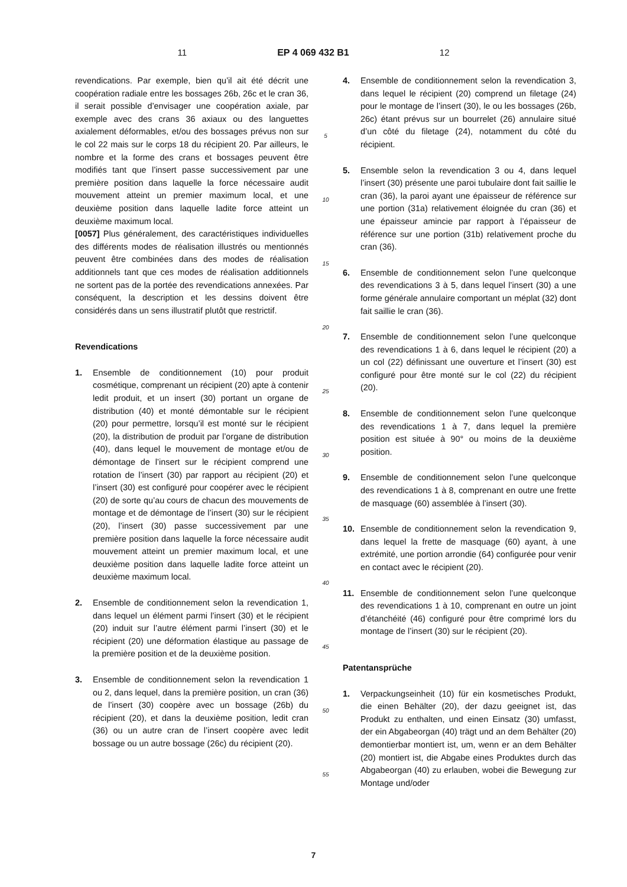11 EP 4 069 432 B1 12
revendications. Par exemple, bien qu’il ait été décrit une coopération radiale entre les bossages 26b, 26c et le cran 36, il serait possible d’envisager une coopération axiale, par exemple avec des crans 36 axiaux ou des languettes axialement déformables, et/ou des bossages prévus non sur le col 22 mais sur le corps 18 du récipient 20. Par ailleurs, le nombre et la forme des crans et bossages peuvent être modifiés tant que l’insert passe successivement par une première position dans laquelle la force nécessaire audit mouvement atteint un premier maximum local, et une deuxième position dans laquelle ladite force atteint un deuxième maximum local.
[0057] Plus généralement, des caractéristiques individuelles des différents modes de réalisation illustrés ou mentionnés peuvent être combinées dans des modes de réalisation additionnels tant que ces modes de réalisation additionnels ne sortent pas de la portée des revendications annexées. Par conséquent, la description et les dessins doivent être considérés dans un sens illustratif plutôt que restrictif.
Revendications
1. Ensemble de conditionnement (10) pour produit cosmétique, comprenant un récipient (20) apte à contenir ledit produit, et un insert (30) portant un organe de distribution (40) et monté démontable sur le récipient (20) pour permettre, lorsqu’il est monté sur le récipient (20), la distribution de produit par l’organe de distribution (40), dans lequel le mouvement de montage et/ou de démontage de l’insert sur le récipient comprend une rotation de l’insert (30) par rapport au récipient (20) et l’insert (30) est configuré pour coopérer avec le récipient (20) de sorte qu’au cours de chacun des mouvements de montage et de démontage de l’insert (30) sur le récipient (20), l’insert (30) passe successivement par une première position dans laquelle la force nécessaire audit mouvement atteint un premier maximum local, et une deuxième position dans laquelle ladite force atteint un deuxième maximum local.
2. Ensemble de conditionnement selon la revendication 1, dans lequel un élément parmi l’insert (30) et le récipient (20) induit sur l’autre élément parmi l’insert (30) et le récipient (20) une déformation élastique au passage de la première position et de la deuxième position.
3. Ensemble de conditionnement selon la revendication 1 ou 2, dans lequel, dans la première position, un cran (36) de l’insert (30) coopère avec un bossage (26b) du récipient (20), et dans la deuxième position, ledit cran (36) ou un autre cran de l’insert coopère avec ledit bossage ou un autre bossage (26c) du récipient (20).
5
10
15
20
25
30
35
40
45
50
55
4. Ensemble de conditionnement selon la revendication 3, dans lequel le récipient (20) comprend un filetage (24) pour le montage de l’insert (30), le ou les bossages (26b, 26c) étant prévus sur un bourrelet (26) annulaire situé d’un côté du filetage (24), notamment du côté du récipient.
5. Ensemble selon la revendication 3 ou 4, dans lequel l’insert (30) présente une paroi tubulaire dont fait saillie le cran (36), la paroi ayant une épaisseur de référence sur une portion (31a) relativement éloignée du cran (36) et une épaisseur amincie par rapport à l’épaisseur de référence sur une portion (31b) relativement proche du cran (36).
6. Ensemble de conditionnement selon l’une quelconque des revendications 3 à 5, dans lequel l’insert (30) a une forme générale annulaire comportant un méplat (32) dont fait saillie le cran (36).
7. Ensemble de conditionnement selon l’une quelconque des revendications 1 à 6, dans lequel le récipient (20) a un col (22) définissant une ouverture et l’insert (30) est configuré pour être monté sur le col (22) du récipient (20).
8. Ensemble de conditionnement selon l’une quelconque des revendications 1 à 7, dans lequel la première position est située à 90° ou moins de la deuxième position.
9. Ensemble de conditionnement selon l’une quelconque des revendications 1 à 8, comprenant en outre une frette de masquage (60) assemblée à l’insert (30).
10. Ensemble de conditionnement selon la revendication 9, dans lequel la frette de masquage (60) ayant, à une extrémité, une portion arrondie (64) configurée pour venir en contact avec le récipient (20).
11. Ensemble de conditionnement selon l’une quelconque des revendications 1 à 10, comprenant en outre un joint d’étanchéité (46) configuré pour être comprimé lors du montage de l’insert (30) sur le récipient (20).
Patentansprüche
1. Verpackungseinheit (10) für ein kosmetisches Produkt, die einen Behälter (20), der dazu geeignet ist, das Produkt zu enthalten, und einen Einsatz (30) umfasst, der ein Abgabeorgan (40) trägt und an dem Behälter (20) demontierbar montiert ist, um, wenn er an dem Behälter (20) montiert ist, die Abgabe eines Produktes durch das Abgabeorgan (40) zu erlauben, wobei die Bewegung zur Montage und/oder
7